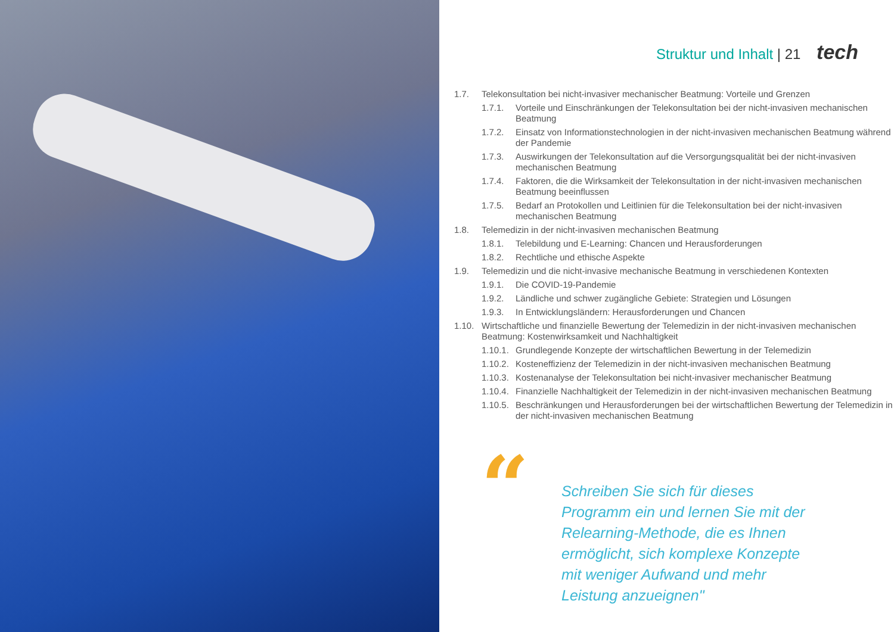Struktur und Inhalt | 21 tech
1.7. Telekonsultation bei nicht-invasiver mechanischer Beatmung: Vorteile und Grenzen
1.7.1. Vorteile und Einschränkungen der Telekonsultation bei der nicht-invasiven mechanischen Beatmung
1.7.2. Einsatz von Informationstechnologien in der nicht-invasiven mechanischen Beatmung während der Pandemie
1.7.3. Auswirkungen der Telekonsultation auf die Versorgungsqualität bei der nicht-invasiven mechanischen Beatmung
1.7.4. Faktoren, die die Wirksamkeit der Telekonsultation in der nicht-invasiven mechanischen Beatmung beeinflussen
1.7.5. Bedarf an Protokollen und Leitlinien für die Telekonsultation bei der nicht-invasiven mechanischen Beatmung
1.8. Telemedizin in der nicht-invasiven mechanischen Beatmung
1.8.1. Telebildung und E-Learning: Chancen und Herausforderungen
1.8.2. Rechtliche und ethische Aspekte
1.9. Telemedizin und die nicht-invasive mechanische Beatmung in verschiedenen Kontexten
1.9.1. Die COVID-19-Pandemie
1.9.2. Ländliche und schwer zugängliche Gebiete: Strategien und Lösungen
1.9.3. In Entwicklungsländern: Herausforderungen und Chancen
1.10. Wirtschaftliche und finanzielle Bewertung der Telemedizin in der nicht-invasiven mechanischen Beatmung: Kostenwirksamkeit und Nachhaltigkeit
1.10.1.
Grundlegende Konzepte der wirtschaftlichen Bewertung in der Telemedizin
1.10.2.
Kosteneffizienz der Telemedizin in der nicht-invasiven mechanischen Beatmung
1.10.3.
Kostenanalyse der Telekonsultation bei nicht-invasiver mechanischer Beatmung
1.10.4.
Finanzielle Nachhaltigkeit der Telemedizin in der nicht-invasiven mechanischen Beatmung
1.10.5.
Beschränkungen und Herausforderungen bei der wirtschaftlichen Bewertung der Telemedizin in der nicht-invasiven mechanischen Beatmung
“
Schreiben Sie sich für dieses Programm ein und lernen Sie mit der Relearning-Methode, die es Ihnen ermöglicht, sich komplexe Konzepte mit weniger Aufwand und mehr Leistung anzueignen"